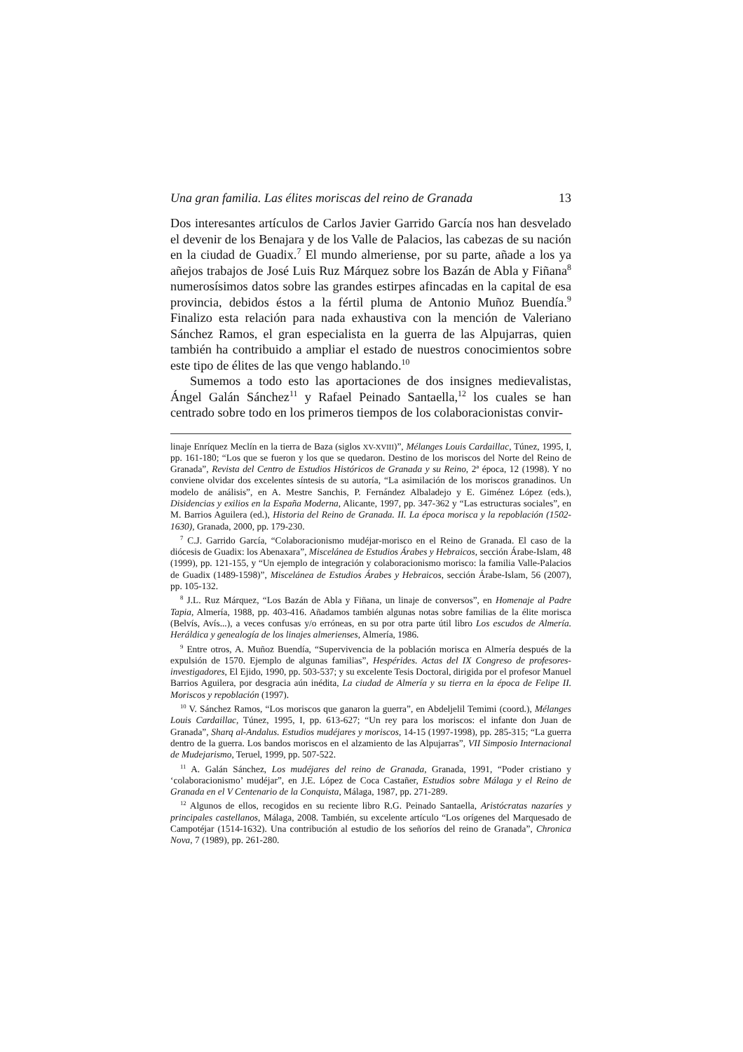Una gran familia. Las élites moriscas del reino de Granada 13
Dos interesantes artículos de Carlos Javier Garrido García nos han desvelado el devenir de los Benajara y de los Valle de Palacios, las cabezas de su nación en la ciudad de Guadix.<sup>7</sup> El mundo almeriense, por su parte, añade a los ya añejos trabajos de José Luis Ruz Márquez sobre los Bazán de Abla y Fiñana<sup>8</sup> numerosísimos datos sobre las grandes estirpes afincadas en la capital de esa provincia, debidos éstos a la fértil pluma de Antonio Muñoz Buendía.<sup>9</sup> Finalizo esta relación para nada exhaustiva con la mención de Valeriano Sánchez Ramos, el gran especialista en la guerra de las Alpujarras, quien también ha contribuido a ampliar el estado de nuestros conocimientos sobre este tipo de élites de las que vengo hablando.<sup>10</sup>
Sumemos a todo esto las aportaciones de dos insignes medievalistas, Ángel Galán Sánchez<sup>11</sup> y Rafael Peinado Santaella,<sup>12</sup> los cuales se han centrado sobre todo en los primeros tiempos de los colaboracionistas convir-
linaje Enríquez Meclín en la tierra de Baza (siglos XV-XVIII)”, Mélanges Louis Cardaillac, Túnez, 1995, I, pp. 161-180; “Los que se fueron y los que se quedaron. Destino de los moriscos del Norte del Reino de Granada”, Revista del Centro de Estudios Históricos de Granada y su Reino, 2ª época, 12 (1998). Y no conviene olvidar dos excelentes síntesis de su autoría, “La asimilación de los moriscos granadinos. Un modelo de análisis”, en A. Mestre Sanchis, P. Fernández Albaladejo y E. Giménez López (eds.), Disidencias y exilios en la España Moderna, Alicante, 1997, pp. 347-362 y “Las estructuras sociales”, en M. Barrios Aguilera (ed.), Historia del Reino de Granada. II. La época morisca y la repoblación (1502-1630), Granada, 2000, pp. 179-230.
<sup>7</sup> C.J. Garrido García, “Colaboracionismo mudéjar-morisco en el Reino de Granada. El caso de la diócesis de Guadix: los Abenaxara”, Miscelánea de Estudios Árabes y Hebraicos, sección Árabe-Islam, 48 (1999), pp. 121-155, y “Un ejemplo de integración y colaboracionismo morisco: la familia Valle-Palacios de Guadix (1489-1598)”, Miscelánea de Estudios Árabes y Hebraicos, sección Árabe-Islam, 56 (2007), pp. 105-132.
<sup>8</sup> J.L. Ruz Márquez, “Los Bazán de Abla y Fiñana, un linaje de conversos”, en Homenaje al Padre Tapia, Almería, 1988, pp. 403-416. Añadamos también algunas notas sobre familias de la élite morisca (Belvís, Avís...), a veces confusas y/o erróneas, en su por otra parte útil libro Los escudos de Almería. Heráldica y genealogía de los linajes almerienses, Almería, 1986.
<sup>9</sup> Entre otros, A. Muñoz Buendía, “Supervivencia de la población morisca en Almería después de la expulsión de 1570. Ejemplo de algunas familias”, Hespérides. Actas del IX Congreso de profesores-investigadores, El Ejido, 1990, pp. 503-537; y su excelente Tesis Doctoral, dirigida por el profesor Manuel Barrios Aguilera, por desgracia aún inédita, La ciudad de Almería y su tierra en la época de Felipe II. Moriscos y repoblación (1997).
<sup>10</sup> V. Sánchez Ramos, “Los moriscos que ganaron la guerra”, en Abdeljelil Temimi (coord.), Mélanges Louis Cardaillac, Túnez, 1995, I, pp. 613-627; “Un rey para los moriscos: el infante don Juan de Granada”, Sharq al-Andalus. Estudios mudéjares y moriscos, 14-15 (1997-1998), pp. 285-315; “La guerra dentro de la guerra. Los bandos moriscos en el alzamiento de las Alpujarras”, VII Simposio Internacional de Mudejarismo, Teruel, 1999, pp. 507-522.
<sup>11</sup> A. Galán Sánchez, Los mudéjares del reino de Granada, Granada, 1991, “Poder cristiano y ‘colaboracionismo’ mudéjar”, en J.E. López de Coca Castañer, Estudios sobre Málaga y el Reino de Granada en el V Centenario de la Conquista, Málaga, 1987, pp. 271-289.
<sup>12</sup> Algunos de ellos, recogidos en su reciente libro R.G. Peinado Santaella, Aristócratas nazaríes y principales castellanos, Málaga, 2008. También, su excelente artículo “Los orígenes del Marquesado de Campotéjar (1514-1632). Una contribución al estudio de los señoríos del reino de Granada”, Chronica Nova, 7 (1989), pp. 261-280.